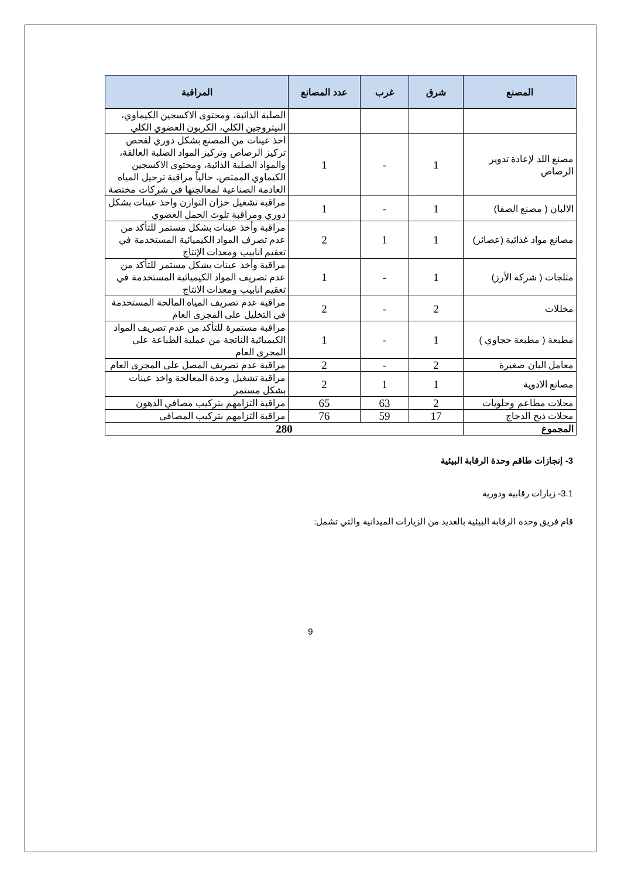| المصنع | شرق | غرب | عدد المصانع | المراقبة |
| --- | --- | --- | --- | --- |
| | | | | الصلبة الذائبة، ومحتوى الاكسجين الكيماوي، النيتروجين الكلي، الكربون العضوي الكلي |
| مصنع اللد لإعادة تدوير الرصاص | 1 | - | 1 | اخذ عينات من المصنع بشكل دوري لفحص تركيز الرصاص وتركيز المواد الصلبة العالقة، والمواد الصلبة الذائبة، ومحتوى الاكسجين الكيماوي الممتص، حالياً مراقبة ترحيل المياه العادمة الصناعية لمعالجتها في شركات مختصة |
| الالبان ( مصنع الصفا) | 1 | - | 1 | مراقبة تشغيل خزان التوازن واخذ عينات بشكل دوري ومراقبة تلوث الحمل العضوي |
| مصانع مواد غذائية (عصائر) | 1 | 1 | 2 | مراقبة وأخذ عينات بشكل مستمر للتأكد من عدم تصرف المواد الكيميائية المستخدمة في تعقيم انابيب ومعدات الإنتاج |
| مثلجات ( شركة الأرز) | 1 | - | 1 | مراقبة وأخذ عينات بشكل مستمر للتأكد من عدم تصريف المواد الكيميائية المستخدمة في تعقيم انابيب ومعدات الانتاج |
| مخللات | 2 | - | 2 | مراقبة عدم تصريف المياه المالحة المستخدمة في التخليل على المجرى العام |
| مطبعة ( مطبعة حجاوي ) | 1 | - | 1 | مراقبة مستمرة للتأكد من عدم تصريف المواد الكيميائية الناتجة من عملية الطباعة على المجرى العام |
| معامل البان صغيرة | 2 | - | 2 | مراقبة عدم تصريف المصل على المجرى العام |
| مصانع الادوية | 1 | 1 | 2 | مراقبة تشغيل وحدة المعالجة واخذ عينات بشكل مستمر |
| محلات مطاعم وحلويات | 2 | 63 | 65 | مراقبة التزامهم بتركيب مصافي الدهون |
| محلات ذبح الدجاج | 17 | 59 | 76 | مراقبة التزامهم بتركيب المصافي |
| المجموع | 280 | | | |
3- إنجازات طاقم وحدة الرقابة البيئية
3.1- زيارات رقابية ودورية
قام فريق وحدة الرقابة البيئية بالعديد من الزيارات الميدانية والتي تشمل:
9